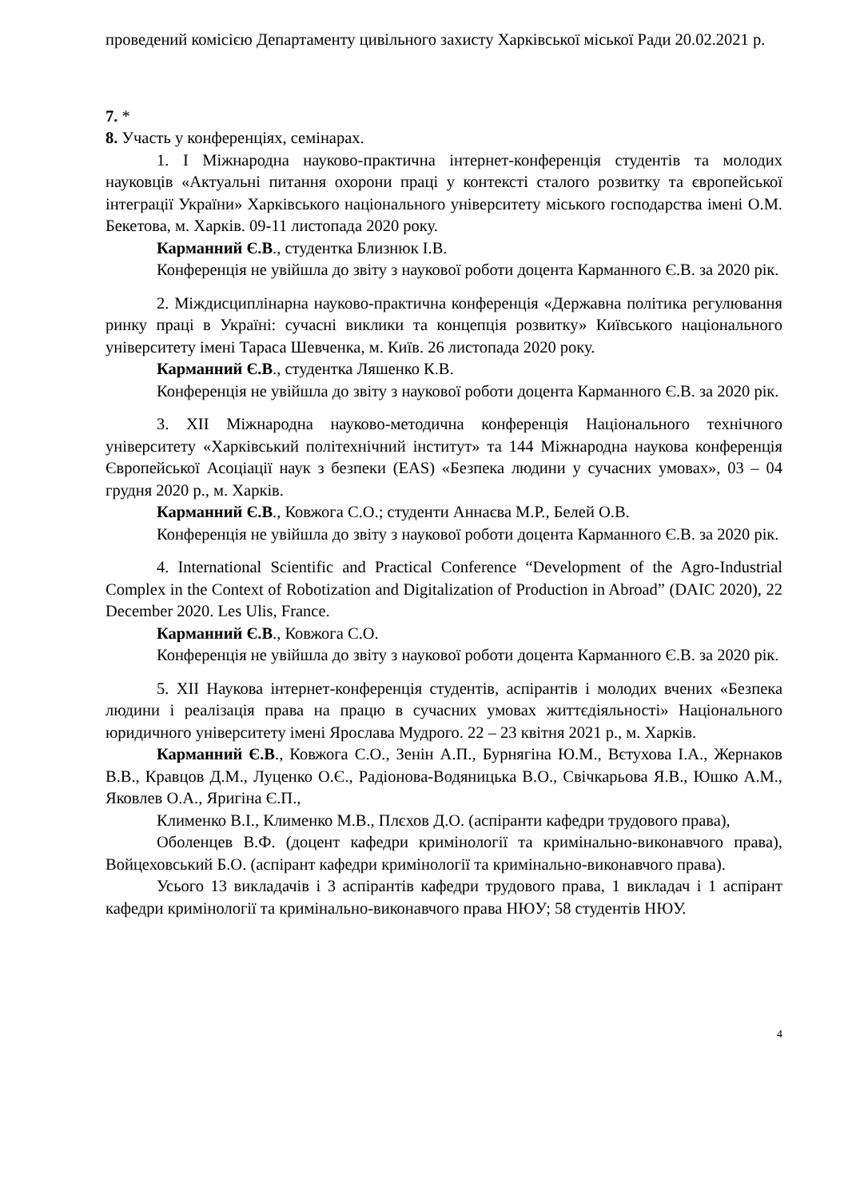проведений комісією Департаменту цивільного захисту Харківської міської Ради 20.02.2021 р.
7. *
8. Участь у конференціях, семінарах.
1. І Міжнародна науково-практична інтернет-конференція студентів та молодих науковців «Актуальні питання охорони праці у контексті сталого розвитку та європейської інтеграції України» Харківського національного університету міського господарства імені О.М. Бекетова, м. Харків. 09-11 листопада 2020 року.
Карманний Є.В., студентка Близнюк І.В.
Конференція не увійшла до звіту з наукової роботи доцента Карманного Є.В. за 2020 рік.
2. Міждисциплінарна науково-практична конференція «Державна політика регулювання ринку праці в Україні: сучасні виклики та концепція розвитку» Київського національного університету імені Тараса Шевченка, м. Київ. 26 листопада 2020 року.
Карманний Є.В., студентка Ляшенко К.В.
Конференція не увійшла до звіту з наукової роботи доцента Карманного Є.В. за 2020 рік.
3. XII Міжнародна науково-методична конференція Національного технічного університету «Харківський політехнічний інститут» та 144 Міжнародна наукова конференція Європейської Асоціації наук з безпеки (EAS) «Безпека людини у сучасних умовах», 03 – 04 грудня 2020 р., м. Харків.
Карманний Є.В., Ковжога С.О.; студенти Аннаєва М.Р., Белей О.В.
Конференція не увійшла до звіту з наукової роботи доцента Карманного Є.В. за 2020 рік.
4. International Scientific and Practical Conference “Development of the Agro-Industrial Complex in the Context of Robotization and Digitalization of Production in Abroad” (DAIC 2020), 22 December 2020. Les Ulis, France.
Карманний Є.В., Ковжога С.О.
Конференція не увійшла до звіту з наукової роботи доцента Карманного Є.В. за 2020 рік.
5. XII Наукова інтернет-конференція студентів, аспірантів і молодих вчених «Безпека людини і реалізація права на працю в сучасних умовах життєдіяльності» Національного юридичного університету імені Ярослава Мудрого. 22 – 23 квітня 2021 р., м. Харків.
Карманний Є.В., Ковжога С.О., Зенін А.П., Бурнягіна Ю.М., Вєтухова І.А., Жернаков В.В., Кравцов Д.М., Луценко О.Є., Радіонова-Водяницька В.О., Свічкарьова Я.В., Юшко А.М., Яковлев О.А., Яригіна Є.П.,
Клименко В.І., Клименко М.В., Плєхов Д.О. (аспіранти кафедри трудового права),
Оболенцев В.Ф. (доцент кафедри кримінології та кримінально-виконавчого права), Войцеховський Б.О. (аспірант кафедри кримінології та кримінально-виконавчого права).
Усього 13 викладачів і 3 аспірантів кафедри трудового права, 1 викладач і 1 аспірант кафедри кримінології та кримінально-виконавчого права НЮУ; 58 студентів НЮУ.
4